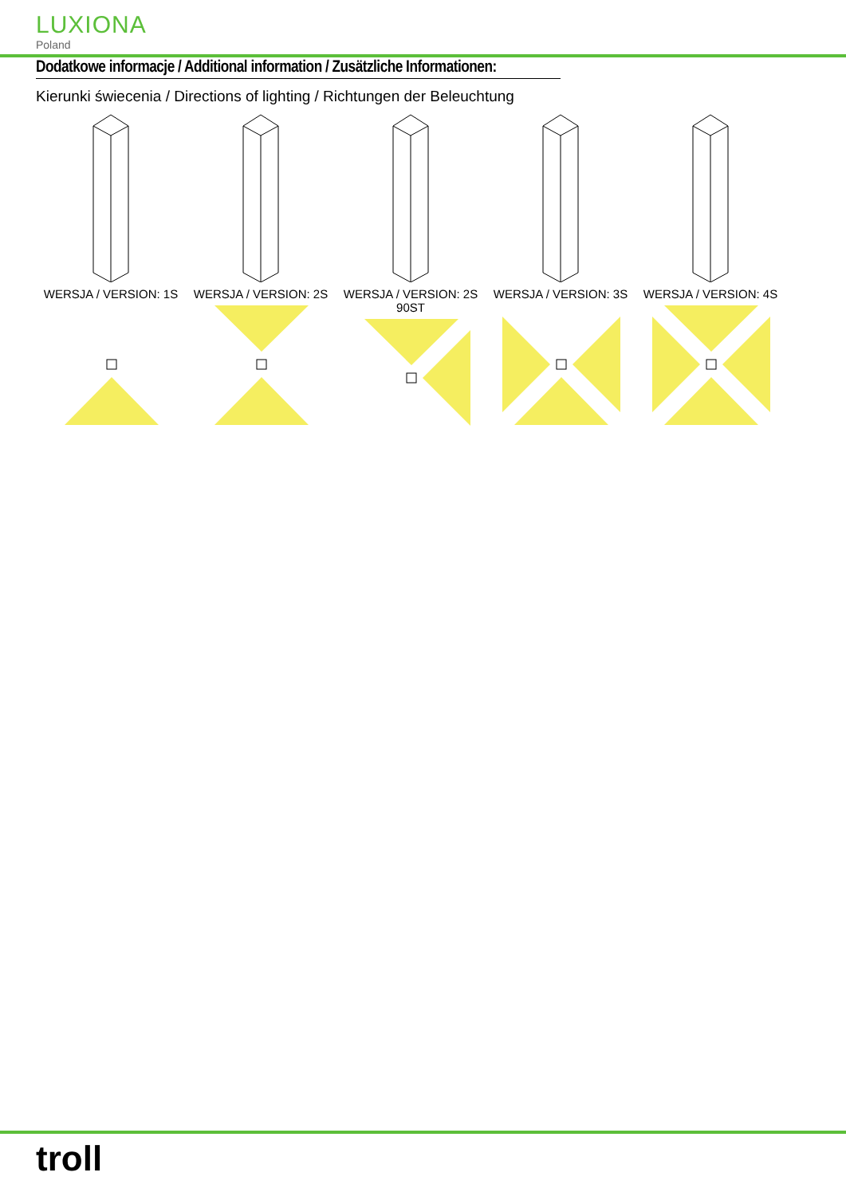LUXIONA
Poland
Dodatkowe informacje / Additional information / Zusätzliche Informationen:
Kierunki świecenia / Directions of lighting / Richtungen der Beleuchtung
WERSJA / VERSION: 1S
WERSJA / VERSION: 2S
WERSJA / VERSION: 2S 90ST
WERSJA / VERSION: 3S
WERSJA / VERSION: 4S
troll